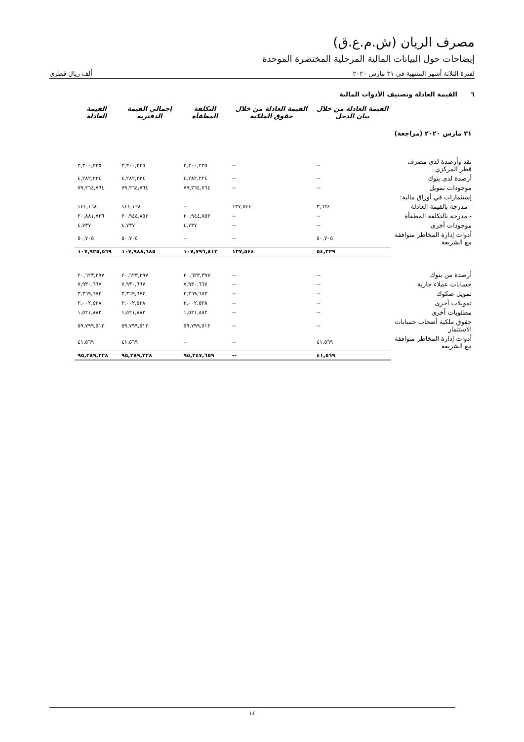مصرف الريان (ش.م.ع.ق)
إيضاحات حول البيانات المالية المرحلية المختصرة الموحدة
لفترة الثلاثة أشهر المنتهية في ٣١ مارس ٢٠٢٠ ألف ريال قطري
٦ القيمة العادلة وتصنيف الأدوات المالية
| | القيمة العادلة من خلال بيان الدخل | القيمة العادلة من خلال حقوق الملكية | التكلفة المطفأة | إجمالي القيمة الدفترية | القيمة العادلة |
| --- | --- | --- | --- | --- | --- |
| ٣١ مارس ٢٠٢٠ (مراجعة) | | | | | |
| نقد وأرصدة لدى مصرف قطر المركزي | -- | -- | ٣,٣٠٠,٢٣٥ | ٣,٣٠٠,٢٣٥ | ٣,٣٠٠,٢٣٥ |
| أرصدة لدى بنوك | -- | -- | ٤,٢٨٢,٢٢٤ | ٤,٢٨٢,٢٢٤ | ٤,٢٨٢,٢٢٤ |
| موجودات تمويل | -- | -- | ٧٩,٢٦٤,٧٦٤ | ٧٩,٢٦٤,٧٦٤ | ٧٩,٢٦٤,٧٦٤ |
| إستثمارات في أوراق مالية: | | | | | |
| - مدرجة بالقيمة العادلة | ٣,٦٢٤ | ١٣٧,٥٤٤ | -- | ١٤١,١٦٨ | ١٤١,١٦٨ |
| - مدرجة بالتكلفة المطفأة | -- | -- | ٢٠,٩٤٤,٨٥٢ | ٢٠,٩٤٤,٨٥٢ | ٢٠,٨٨١,٧٣٦ |
| موجودات أخرى | -- | -- | ٤,٧٣٧ | ٤,٧٣٧ | ٤,٧٣٧ |
| أدوات إدارة المخاطر متوافقة مع الشريعة | ٥٠,٧٠٥ | -- | -- | ٥٠,٧٠٥ | ٥٠,٧٠٥ |
| | ٥٤,٣٢٩ | ١٣٧,٥٤٤ | ١٠٧,٧٩٦,٨١٢ | ١٠٧,٩٨٨,٦٨٥ | ١٠٧,٩٢٥,٥٦٩ |
| أرصدة من بنوك | -- | -- | ٢٠,٦٢٣,٣٩٧ | ٢٠,٦٢٣,٣٩٧ | ٢٠,٦٢٣,٣٩٧ |
| حسابات عملاء جارية | -- | -- | ٧,٩٣٠,٦٦٧ | ٧,٩٣٠,٦٦٧ | ٧,٩٣٠,٦٦٧ |
| تمويل صكوك | -- | -- | ٣,٣٦٩,٦٧٣ | ٣,٣٦٩,٦٧٣ | ٣,٣٦٩,٦٧٣ |
| تمويلات أخرى | -- | -- | ٢,٠٠٢,٥٢٨ | ٢,٠٠٢,٥٢٨ | ٢,٠٠٢,٥٢٨ |
| مطلوبات أخرى | -- | -- | ١,٥٢١,٨٨٢ | ١,٥٢١,٨٨٢ | ١,٥٢١,٨٨٢ |
| حقوق ملكية أصحاب حسابات الاستثمار | -- | -- | ٥٩,٧٩٩,٥١٢ | ٥٩,٧٩٩,٥١٢ | ٥٩,٧٩٩,٥١٢ |
| أدوات إدارة المخاطر متوافقة مع الشريعة | ٤١,٥٦٩ | -- | -- | ٤١,٥٦٩ | ٤١,٥٦٩ |
| | ٤١,٥٦٩ | -- | ٩٥,٢٤٧,٦٥٩ | ٩٥,٢٨٩,٢٢٨ | ٩٥,٢٨٩,٢٢٨ |
١٤